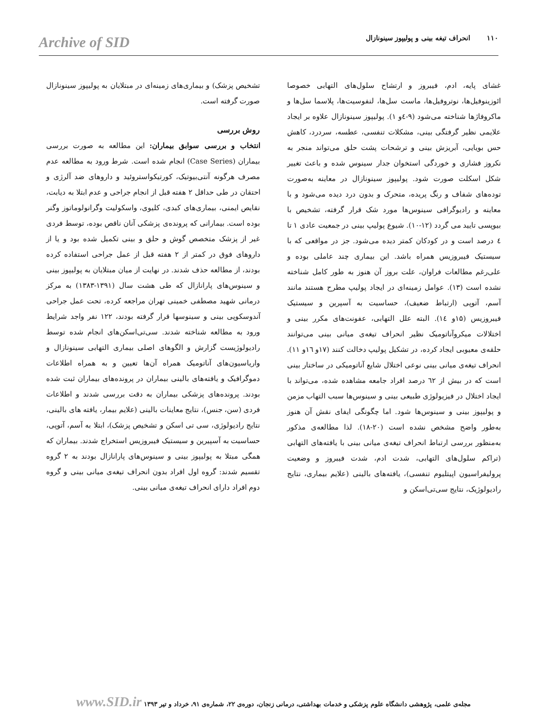Archive of SID ۱۱۰ انحراف تیغه بینی و پولیپوز سینونازال
غشای پایه، ادم، فیبروز و ارتشاح سلول‌های التهابی خصوصا ائوزینوفیل‌ها، نوتروفیل‌ها، ماست سل‌ها، لنفوسیت‌ها، پلاسما سل‌ها و ماکروفاژها شناخته می‌شود (۹-٤و ۱). پولیپوز سینونازال علاوه بر ایجاد علایمی نظیر گرفتگی بینی، مشکلات تنفسی، عطسه، سردرد، کاهش حس بویایی، آبریزش بینی و ترشحات پشت حلق می‌تواند منجر به نکروز فشاری و خوردگی استخوان جدار سینوس شده و باعث تغییر شکل اسکلت صورت شود. پولیپوز سینونازال در معاینه به‌صورت توده‌های شفاف و رنگ پریده، متحرک و بدون درد دیده می‌شود و با معاینه و رادیوگرافی سینوس‌ها مورد شک قرار گرفته، تشخیص با بیوپسی تایید می گردد (۱۲-۱۰). شیوع پولیپ بینی در جمعیت عادی ۱ تا ٤ درصد است و در کودکان کمتر دیده می‌شود. جز در مواقعی که با سیستیک فیبروزیس همراه باشد. این بیماری چند عاملی بوده و علی‌رغم مطالعات فراوان، علت بروز آن هنوز به طور کامل شناخته نشده است (۱۳). عوامل زمینه‌ای در ایجاد پولیپ مطرح هستند مانند آسم، آتوپی (ارتباط ضعیف)، حساسیت به آسپرین و سیستیک فیبروزیس (۱۵و ۱٤). البته علل التهابی، عفونت‌های مکرر بینی و اختلالات میکروآناتومیک نظیر انحراف تیغه‌ی میانی بینی می‌توانند حلقه‌ی معیوبی ایجاد کرده، در تشکیل پولیپ دخالت کنند (۱۷و ۱٦و ۱۱). انحراف تیغه‌ی میانی بینی نوعی اختلال شایع آناتومیکی در ساختار بینی است که در بیش از ٦۲ درصد افراد جامعه مشاهده شده، می‌تواند با ایجاد اختلال در فیزیولوژی طبیعی بینی و سینوس‌ها سبب التهاب مزمن و پولیپوز بینی و سینوس‌ها شود. اما چگونگی ایفای نقش آن هنوز به‌طور واضح مشخص نشده است (۲۰-۱۸). لذا مطالعه‌ی مذکور به‌منظور بررسی ارتباط انحراف تیغه‌ی میانی بینی با یافته‌های التهابی (تراکم سلول‌های التهابی، شدت ادم، شدت فیبروز و وضعیت پرولیفراسیون اپیتلیوم تنفسی)، یافته‌های بالینی (علایم بیماری، نتایج رادیولوژیک، نتایج سی‌تی‌اسکن و
تشخیص پزشک) و بیماری‌های زمینه‌ای در مبتلایان به پولیپوز سینونازال صورت گرفته است.
روش بررسی
انتخاب و بررسی سوابق بیماران: این مطالعه به صورت بررسی بیماران (Case Series) انجام شده است. شرط ورود به مطالعه عدم مصرف هرگونه آنتی‌بیوتیک، کورتیکواستروئید و داروهای ضد آلرژی و احتقان در طی حداقل ۲ هفته قبل از انجام جراحی و عدم ابتلا به دیابت، نقایص ایمنی، بیماری‌های کبدی، کلیوی، واسکولیت وگرانولوماتوز وگنر بوده است. بیمارانی که پرونده‌ی پزشکی آنان ناقص بوده، توسط فردی غیر از پزشک متخصص گوش و حلق و بینی تکمیل شده بود و یا از داروهای فوق در کمتر از ۲ هفته قبل از عمل جراحی استفاده کرده بودند، از مطالعه حذف شدند. در نهایت از میان مبتلایان به پولیپوز بینی و سینوس‌های پارانازال که طی هشت سال (۱۳۹۱-۱۳۸۳) به مرکز درمانی شهید مصطفی خمینی تهران مراجعه کرده، تحت عمل جراحی آندوسکوپی بینی و سینوسها قرار گرفته بودند، ۱۲۲ نفر واجد شرایط ورود به مطالعه شناخته شدند. سی‌تی‌اسکن‌های انجام شده توسط رادیولوژیست گزارش و الگوهای اصلی بیماری التهابی سینونازال و واریاسیون‌های آناتومیک همراه آن‌ها تعیین و به همراه اطلاعات دموگرافیک و یافته‌های بالینی بیماران در پرونده‌های بیماران ثبت شده بودند. پرونده‌های پزشکی بیماران به دقت بررسی شدند و اطلاعات فردی (سن، جنس)، نتایج معاینات بالینی (علایم بیمار، یافته های بالینی، نتایج رادیولوژی، سی تی اسکن و تشخیص پزشک)، ابتلا به آسم، آتوپی، حساسیت به آسپیرین و سیستیک فیبروزیس استخراج شدند. بیماران که همگی مبتلا به پولیپوز بینی و سینوس‌های پارانازال بودند به ۲ گروه تقسیم شدند: گروه اول افراد بدون انحراف تیغه‌ی میانی بینی و گروه دوم افراد دارای انحراف تیغه‌ی میانی بینی.
مجله‌ی علمی، پژوهشی دانشگاه علوم پزشکی و خدمات بهداشتی، درمانی زنجان، دوره‌ی ۲۲، شماره‌ی ۹۱، خرداد و تیر ۱۳۹۳ www.SID.ir